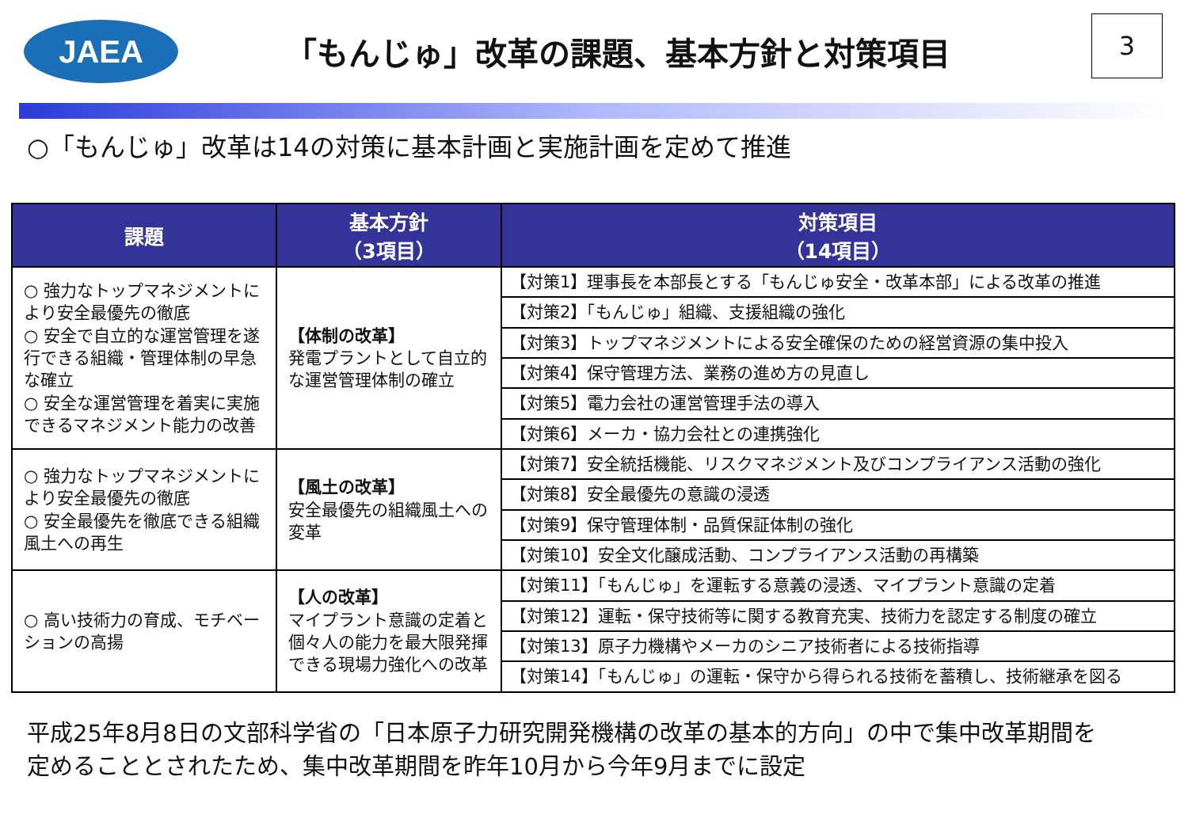JAEA
「もんじゅ」改革の課題、基本方針と対策項目
3
○「もんじゅ」改革は14の対策に基本計画と実施計画を定めて推進
| 課題 | 基本方針 （3項目） | 対策項目 （14項目） |
| --- | --- | --- |
| ○ 強力なトップマネジメントにより安全最優先の徹底 ○ 安全で自立的な運営管理を遂行できる組織・管理体制の早急な確立 ○ 安全な運営管理を着実に実施できるマネジメント能力の改善 | 【体制の改革】 発電プラントとして自立的な運営管理体制の確立 | 【対策1】理事長を本部長とする「もんじゅ安全・改革本部」による改革の推進 |
| | | 【対策2】「もんじゅ」組織、支援組織の強化 |
| | | 【対策3】トップマネジメントによる安全確保のための経営資源の集中投入 |
| | | 【対策4】保守管理方法、業務の進め方の見直し |
| | | 【対策5】電力会社の運営管理手法の導入 |
| | | 【対策6】メーカ・協力会社との連携強化 |
| ○ 強力なトップマネジメントにより安全最優先の徹底 ○ 安全最優先を徹底できる組織風土への再生 | 【風土の改革】 安全最優先の組織風土への変革 | 【対策7】安全統括機能、リスクマネジメント及びコンプライアンス活動の強化 |
| | | 【対策8】安全最優先の意識の浸透 |
| | | 【対策9】保守管理体制・品質保証体制の強化 |
| | | 【対策10】安全文化醸成活動、コンプライアンス活動の再構築 |
| ○ 高い技術力の育成、モチベーションの高揚 | 【人の改革】 マイプラント意識の定着と個々人の能力を最大限発揮できる現場力強化への改革 | 【対策11】「もんじゅ」を運転する意義の浸透、マイプラント意識の定着 |
| | | 【対策12】運転・保守技術等に関する教育充実、技術力を認定する制度の確立 |
| | | 【対策13】原子力機構やメーカのシニア技術者による技術指導 |
| | | 【対策14】「もんじゅ」の運転・保守から得られる技術を蓄積し、技術継承を図る |
平成25年8月8日の文部科学省の「日本原子力研究開発機構の改革の基本的方向」の中で集中改革期間を
定めることとされたため、集中改革期間を昨年10月から今年9月までに設定